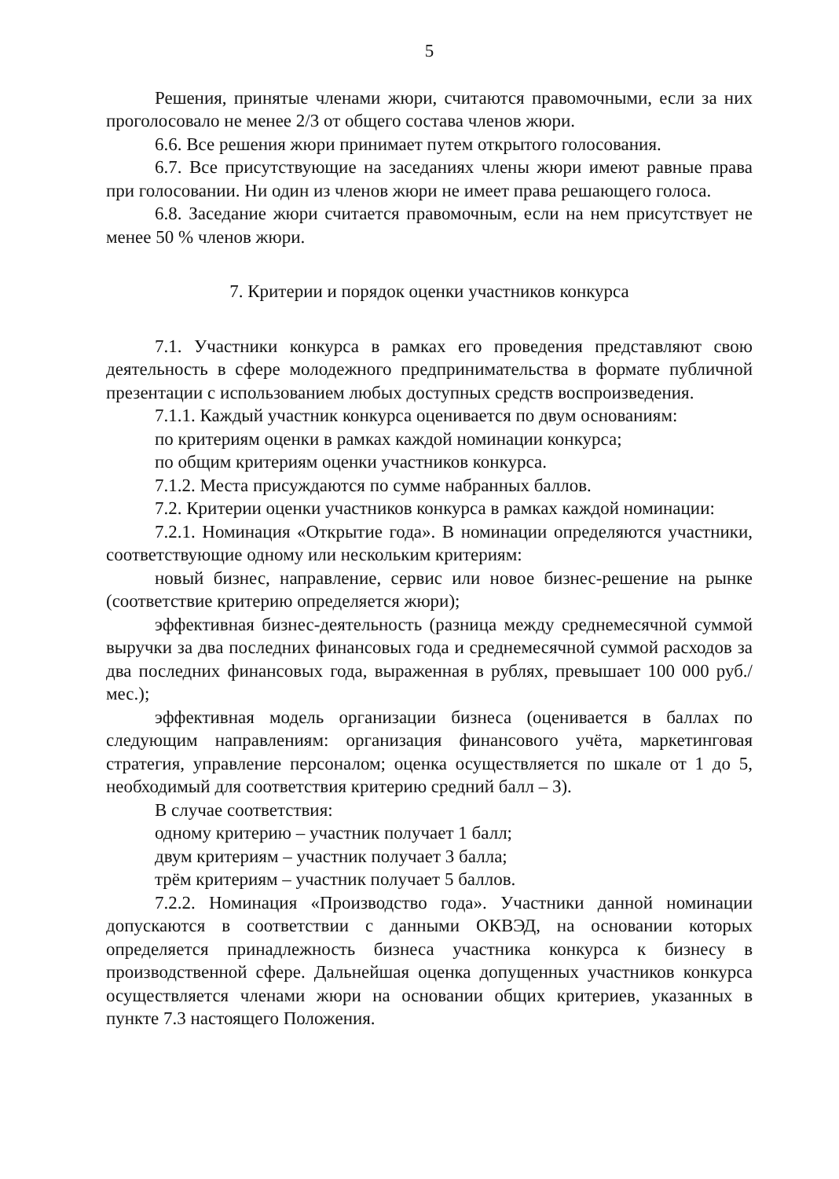5
Решения, принятые членами жюри, считаются правомочными, если за них проголосовало не менее 2/3 от общего состава членов жюри.
6.6. Все решения жюри принимает путем открытого голосования.
6.7. Все присутствующие на заседаниях члены жюри имеют равные права при голосовании. Ни один из членов жюри не имеет права решающего голоса.
6.8. Заседание жюри считается правомочным, если на нем присутствует не менее 50 % членов жюри.
7. Критерии и порядок оценки участников конкурса
7.1. Участники конкурса в рамках его проведения представляют свою деятельность в сфере молодежного предпринимательства в формате публичной презентации с использованием любых доступных средств воспроизведения.
7.1.1. Каждый участник конкурса оценивается по двум основаниям:
по критериям оценки в рамках каждой номинации конкурса;
по общим критериям оценки участников конкурса.
7.1.2. Места присуждаются по сумме набранных баллов.
7.2. Критерии оценки участников конкурса в рамках каждой номинации:
7.2.1. Номинация «Открытие года». В номинации определяются участники, соответствующие одному или нескольким критериям:
новый бизнес, направление, сервис или новое бизнес-решение на рынке (соответствие критерию определяется жюри);
эффективная бизнес-деятельность (разница между среднемесячной суммой выручки за два последних финансовых года и среднемесячной суммой расходов за два последних финансовых года, выраженная в рублях, превышает 100 000 руб./мес.);
эффективная модель организации бизнеса (оценивается в баллах по следующим направлениям: организация финансового учёта, маркетинговая стратегия, управление персоналом; оценка осуществляется по шкале от 1 до 5, необходимый для соответствия критерию средний балл – 3).
В случае соответствия:
одному критерию – участник получает 1 балл;
двум критериям – участник получает 3 балла;
трём критериям – участник получает 5 баллов.
7.2.2. Номинация «Производство года». Участники данной номинации допускаются в соответствии с данными ОКВЭД, на основании которых определяется принадлежность бизнеса участника конкурса к бизнесу в производственной сфере. Дальнейшая оценка допущенных участников конкурса осуществляется членами жюри на основании общих критериев, указанных в пункте 7.3 настоящего Положения.